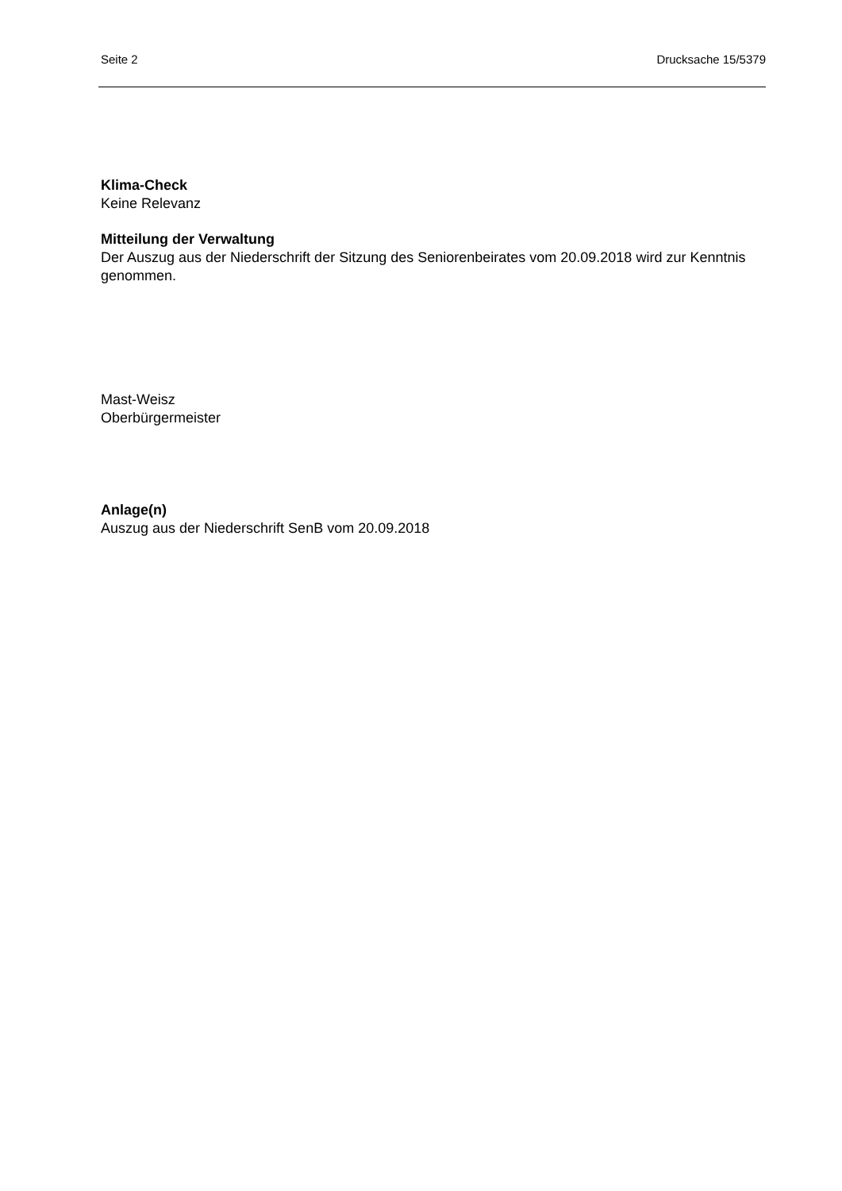Seite 2 Drucksache 15/5379
Klima-Check
Keine Relevanz
Mitteilung der Verwaltung
Der Auszug aus der Niederschrift der Sitzung des Seniorenbeirates vom 20.09.2018 wird zur Kenntnis genommen.
Mast-Weisz
Oberbürgermeister
Anlage(n)
Auszug aus der Niederschrift SenB vom 20.09.2018